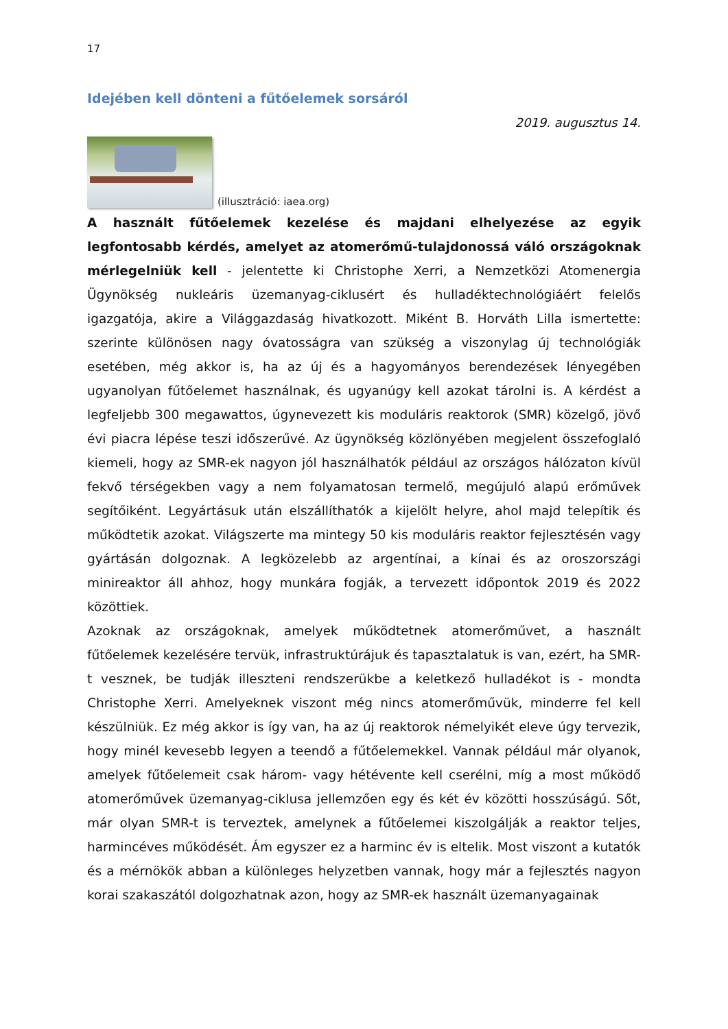17
Idejében kell dönteni a fűtőelemek sorsáról
2019. augusztus 14.
(illusztráció: iaea.org)
A használt fűtőelemek kezelése és majdani elhelyezése az egyik legfontosabb kérdés, amelyet az atomerőmű-tulajdonossá váló országoknak mérlegelniük kell - jelentette ki Christophe Xerri, a Nemzetközi Atomenergia Ügynökség nukleáris üzemanyag-ciklusért és hulladéktechnológiáért felelős igazgatója, akire a Világgazdaság hivatkozott. Miként B. Horváth Lilla ismertette: szerinte különösen nagy óvatosságra van szükség a viszonylag új technológiák esetében, még akkor is, ha az új és a hagyományos berendezések lényegében ugyanolyan fűtőelemet használnak, és ugyanúgy kell azokat tárolni is. A kérdést a legfeljebb 300 megawattos, úgynevezett kis moduláris reaktorok (SMR) közelgő, jövő évi piacra lépése teszi időszerűvé. Az ügynökség közlönyében megjelent összefoglaló kiemeli, hogy az SMR-ek nagyon jól használhatók például az országos hálózaton kívül fekvő térségekben vagy a nem folyamatosan termelő, megújuló alapú erőművek segítőiként. Legyártásuk után elszállíthatók a kijelölt helyre, ahol majd telepítik és működtetik azokat. Világszerte ma mintegy 50 kis moduláris reaktor fejlesztésén vagy gyártásán dolgoznak. A legközelebb az argentínai, a kínai és az oroszországi minireaktor áll ahhoz, hogy munkára fogják, a tervezett időpontok 2019 és 2022 közöttiek.
Azoknak az országoknak, amelyek működtetnek atomerőművet, a használt fűtőelemek kezelésére tervük, infrastruktúrájuk és tapasztalatuk is van, ezért, ha SMR-t vesznek, be tudják illeszteni rendszerükbe a keletkező hulladékot is - mondta Christophe Xerri. Amelyeknek viszont még nincs atomerőművük, minderre fel kell készülniük. Ez még akkor is így van, ha az új reaktorok némelyikét eleve úgy tervezik, hogy minél kevesebb legyen a teendő a fűtőelemekkel. Vannak például már olyanok, amelyek fűtőelemeit csak három- vagy hétévente kell cserélni, míg a most működő atomerőművek üzemanyag-ciklusa jellemzően egy és két év közötti hosszúságú. Sőt, már olyan SMR-t is terveztek, amelynek a fűtőelemei kiszolgálják a reaktor teljes, harmincéves működését. Ám egyszer ez a harminc év is eltelik. Most viszont a kutatók és a mérnökök abban a különleges helyzetben vannak, hogy már a fejlesztés nagyon korai szakaszától dolgozhatnak azon, hogy az SMR-ek használt üzemanyagainak